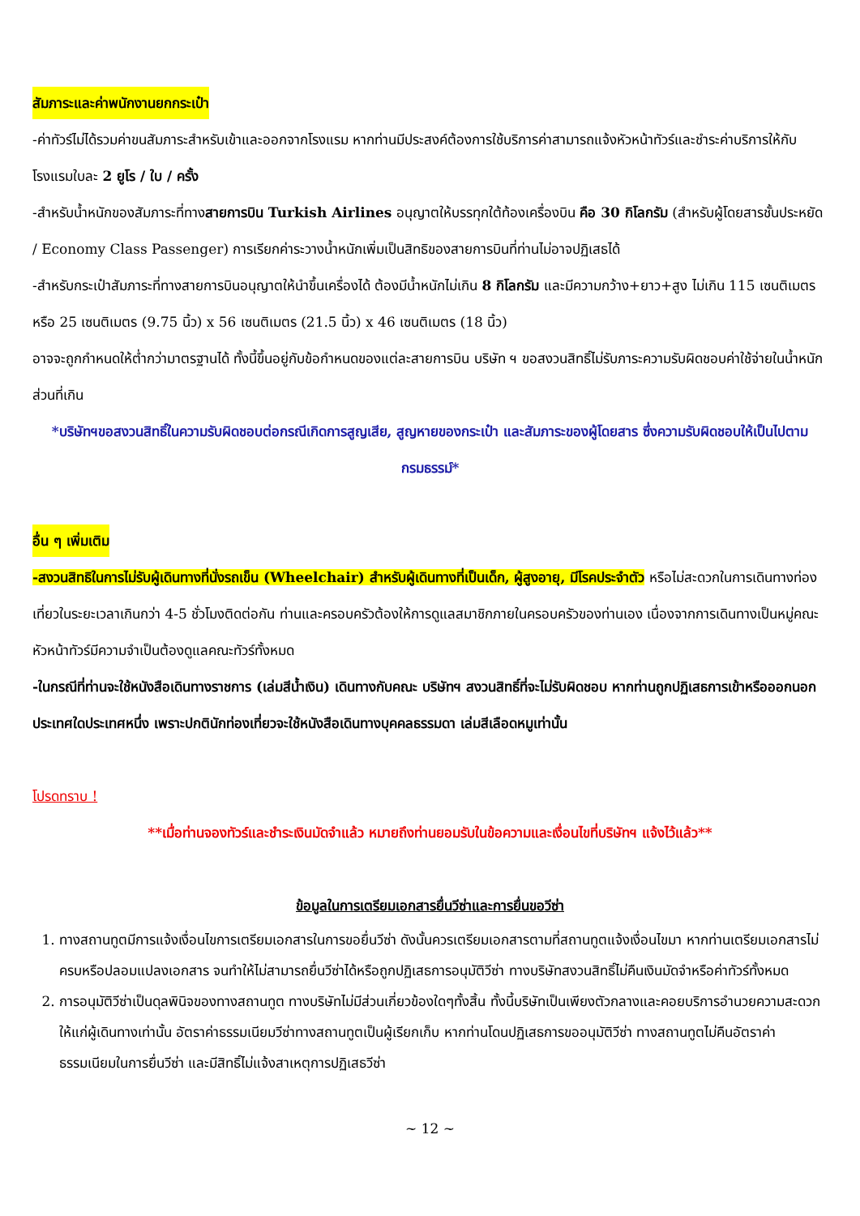สัมภาระและค่าพนักงานยกกระเป๋า
-ค่าทัวร์ไม่ได้รวมค่าขนสัมภาระสำหรับเข้าและออกจากโรงแรม หากท่านมีประสงค์ต้องการใช้บริการค่าสามารถแจ้งหัวหน้าทัวร์และชำระค่าบริการให้กับโรงแรมใบละ 2 ยูโร / ใบ / ครั้ง
-สำหรับน้ำหนักของสัมภาระที่ทางสายการบิน Turkish Airlines อนุญาตให้บรรทุกใต้ท้องเครื่องบิน คือ 30 กิโลกรัม (สำหรับผู้โดยสารชั้นประหยัด / Economy Class Passenger) การเรียกค่าระวางน้ำหนักเพิ่มเป็นสิทธิของสายการบินที่ท่านไม่อาจปฏิเสธได้
-สำหรับกระเป๋าสัมภาระที่ทางสายการบินอนุญาตให้นำขึ้นเครื่องได้ ต้องมีน้ำหนักไม่เกิน 8 กิโลกรัม และมีความกว้าง+ยาว+สูง ไม่เกิน 115 เซนติเมตร หรือ 25 เซนติเมตร (9.75 นิ้ว) x 56 เซนติเมตร (21.5 นิ้ว) x 46 เซนติเมตร (18 นิ้ว)
อาจจะถูกกำหนดให้ต่ำกว่ามาตรฐานได้ ทั้งนี้ขึ้นอยู่กับข้อกำหนดของแต่ละสายการบิน บริษัท ฯ ขอสงวนสิทธิ์ไม่รับภาระความรับผิดชอบค่าใช้จ่ายในน้ำหนักส่วนที่เกิน
*บริษัทฯขอสงวนสิทธิ์ในความรับผิดชอบต่อกรณีเกิดการสูญเสีย, สูญหายของกระเป๋า และสัมภาระของผู้โดยสาร ซึ่งความรับผิดชอบให้เป็นไปตามกรมธรรม์*
อื่น ๆ เพิ่มเติม
-สงวนสิทธิในการไม่รับผู้เดินทางที่นั่งรถเข็น (Wheelchair) สำหรับผู้เดินทางที่เป็นเด็ก, ผู้สูงอายุ, มีโรคประจำตัว หรือไม่สะดวกในการเดินทางท่องเที่ยวในระยะเวลาเกินกว่า 4-5 ชั่วโมงติดต่อกัน ท่านและครอบครัวต้องให้การดูแลสมาชิกภายในครอบครัวของท่านเอง เนื่องจากการเดินทางเป็นหมู่คณะ หัวหน้าทัวร์มีความจำเป็นต้องดูแลคณะทัวร์ทั้งหมด
-ในกรณีที่ท่านจะใช้หนังสือเดินทางราชการ (เล่มสีน้ำเงิน) เดินทางกับคณะ บริษัทฯ สงวนสิทธิ์ที่จะไม่รับผิดชอบ หากท่านถูกปฏิเสธการเข้าหรือออกนอกประเทศใดประเทศหนึ่ง เพราะปกตินักท่องเที่ยวจะใช้หนังสือเดินทางบุคคลธรรมดา เล่มสีเลือดหมูเท่านั้น
โปรดทราบ !
**เมื่อท่านจองทัวร์และชำระเงินมัดจำแล้ว หมายถึงท่านยอมรับในข้อความและเงื่อนไขที่บริษัทฯ แจ้งไว้แล้ว**
ข้อมูลในการเตรียมเอกสารยื่นวีซ่าและการยื่นขอวีซ่า
1. ทางสถานทูตมีการแจ้งเงื่อนไขการเตรียมเอกสารในการขอยื่นวีซ่า ดังนั้นควรเตรียมเอกสารตามที่สถานทูตแจ้งเงื่อนไขมา หากท่านเตรียมเอกสารไม่ครบหรือปลอมแปลงเอกสาร จนทำให้ไม่สามารถยื่นวีซ่าได้หรือถูกปฏิเสธการอนุมัติวีซ่า ทางบริษัทสงวนสิทธิ์ไม่คืนเงินมัดจำหรือค่าทัวร์ทั้งหมด
2. การอนุมัติวีซ่าเป็นดุลพินิจของทางสถานทูต ทางบริษัทไม่มีส่วนเกี่ยวข้องใดๆทั้งสิ้น ทั้งนี้บริษัทเป็นเพียงตัวกลางและคอยบริการอำนวยความสะดวกให้แก่ผู้เดินทางเท่านั้น อัตราค่าธรรมเนียมวีซ่าทางสถานทูตเป็นผู้เรียกเก็บ หากท่านโดนปฏิเสธการขออนุมัติวีซ่า ทางสถานทูตไม่คืนอัตราค่าธรรมเนียมในการยื่นวีซ่า และมีสิทธิ์ไม่แจ้งสาเหตุการปฏิเสธวีซ่า
~ 12 ~